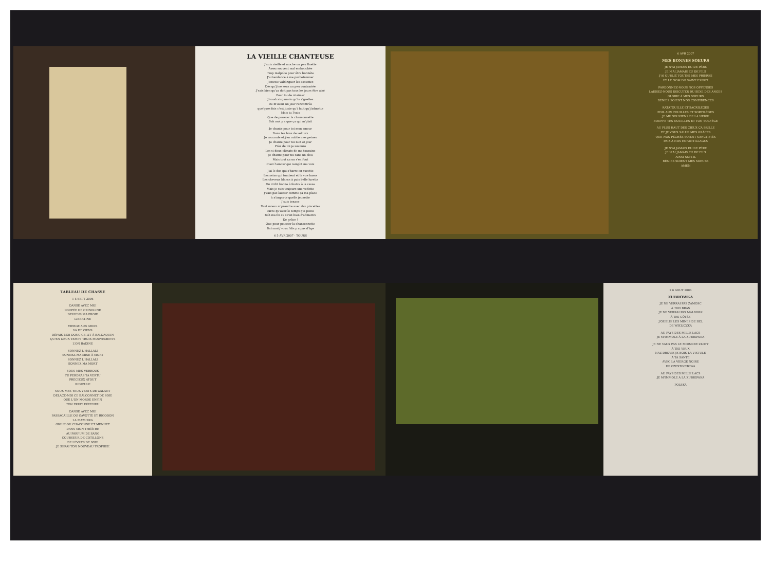LA VIEILLE CHANTEUSE
J'suis vieille et moche un peu fluette
Assez souvent mal embouchée
Trop malpolie pour être honnête
J'ai tendance à me pochetronner
J'envoie valdinguer les assiettes
Dès qu'j'me sens un peu contrariée
J'sais bien qu'ça doit pas tous les jours être aisé
Pour toi de m'aimer
J'voudrais jamais qu'tu r'grettes
De m'avoir un jour rencontrée
que'ques fois c'est juste qu'i faut qu'j'admette
Mais tu l'sais
Que de pousser la chansonnette
Bah moi y a que ça qui m'plait
Je chante pour toi mon amour
Dans tes bras de velours
Je roucoule et j'en oublie mes peines
Je chante pour toi nuit et jour
Près de toi je savoure
Les si doux climats de ma touraine
Je chante pour toi sans un clou
Mais tout ça on s'en fout
C'est l'amour qui remplit ma voix
J'ai le dos qui s'barre en sucette
Les seins qui tombent et la vue basse
Les cheveux blancs à puis belle lurette
On m'dit bonne à foutre à la casse
Mais je suis toujours une vedette
J'vais pas laisser comme ça ma place
à n'importe quelle jeunette
J'suis tenace
Vaut mieux m'prendre avec des pincettes
Parce qu'avec le temps qui passe
Bah ma foi ce s'rait bien d'admettre
De grâce !
Que pour pousser la chansonnette
Bah moi j'vous l'dis y a pas d'âge
6 5 AVR 2007 · TOURS
6 AVR 2007
MES BONNES SOEURS
JE N'AI JAMAIS EU DE PÈRE
JE N'AI JAMAIS EU DE FILS
J'AI OUBLIÉ TOUTES MES PRIÈRES
ET LE NOM DU SAINT ESPRIT
PARDONNEZ-NOUS NOS OFFENSES
LAISSEZ-NOUS DISCUTER DU SEXE DES ANGES
GLOIRE À MES SOEURS
BÉNIES SOIENT NOS CONFIDENCES
RATATOUILLE ET SACRILÈGES
POIL AUX COUILLES ET SORTILÈGES
JE ME SOUVIENS DE LA NEIGE
BOUFFE TES NOUILLES ET TON SOLFÈGE
AU PLUS HAUT DES CIEUX ÇA BRILLE
ET JE VOUS SALUE MES GRÂCES
QUE NOS PÉCHÉS SOIENT SANCTIFIÉS
PAIX À NOS ENFANTILLAGES
JE N'AI JAMAIS EU DE PÈRE
JE N'AI JAMAIS EU DE FILS
AINSI SOIT-IL
BÉNIES SOIENT MES SOEURS
AMEN
TABLEAU DE CHASSE
1 5 SEPT 2006
DANSE AVEC MOI
POUPÉE DE CRINOLINE
DEVIENS MA PROIE
LIBERTINE
VIERGE AUX ABOIS
VA ET VIENS
DÉFAIS-MOI DONC CE LIT À BALDAQUIN
QU'EN DEUX TEMPS TROIS MOUVEMENTS
L'ON BADINE
SONNEZ L'HALLALI
SONNEZ MA MISE À MORT
SONNEZ L'HALLALI
SONNEZ MA MORT
SOUS MES VERROUS
TU PERDRAS TA VERTU
PRÉCIEUX ATOUT
RIDICULE
SOUS MES YEUX VERTS DE GALANT
DÉLACE-MOI CE BALCONNET DE SOIE
QUE L'ON MORDE ENFIN
TON FRUIT DÉFENDU
DANSE AVEC MOI
PASSACAILLE OU GAVOTTE ET RIGODON
LA MAZURKA
GIGUE OU CHACONNE ET MENUET
DANS MON THÉÂTRE
AU PARFUM DE SANG
COURSEUR DE COTILLONS
DE LÈVRES DE SOIE
JE SERAI TON NOUVEAU TROPHÉE
2 6 AOUT 2006
ZUBROWKA
JE NE VERRAI PAS ZAMOSC
À TON BRAS
JE NE VERRAI PAS MALBORK
À TES CÔTÉS
J'OUBLIE LES MINES DE SEL
DE WIELICZKA
AU PAYS DES MILLE LACS
JE M'IMMOLE À LA ZUBROWKA
JE NE VAUX PAS LE MOINDRE ZLOTY
À TES YEUX
NAZ DROVIE JE BOIS LA VISTULE
À TA SANTÉ
AVEC LA VIERGE NOIRE
DE CZESTOCHOWA
AU PAYS DES MILLE LACS
JE M'IMMOLE À LA ZUBROWKA
POLSKA